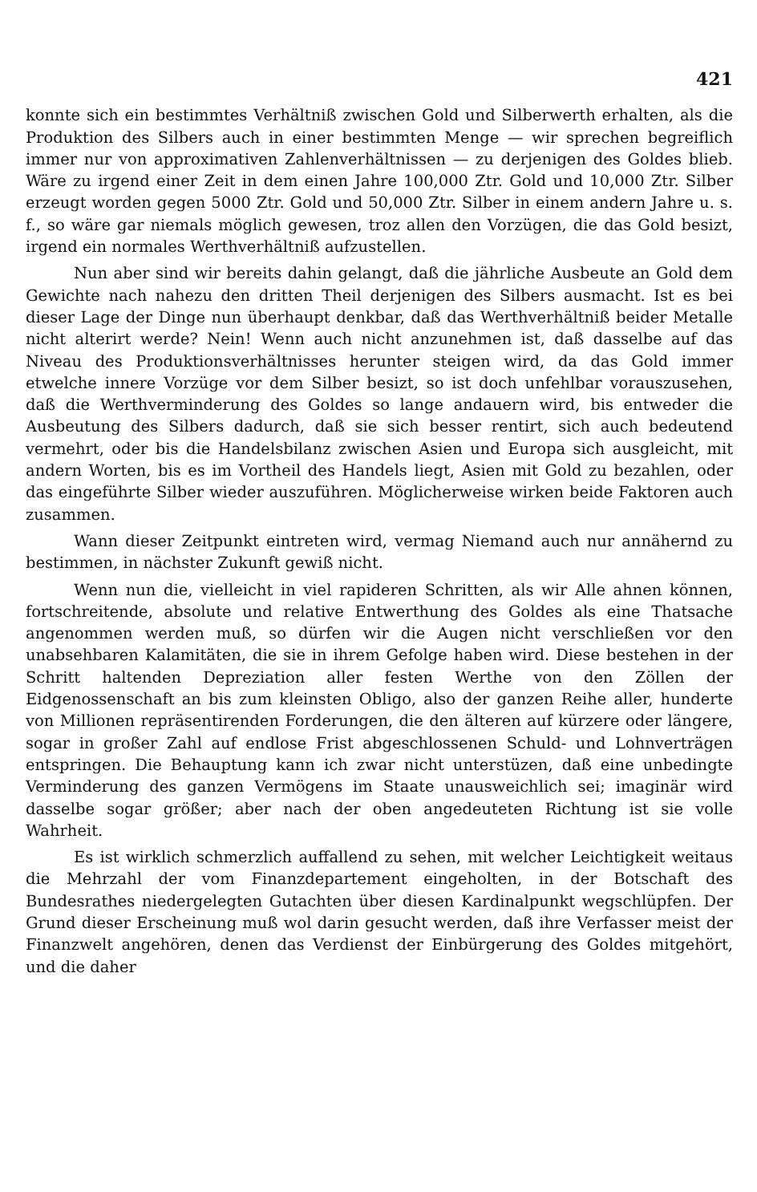421
konnte sich ein bestimmtes Verhältniß zwischen Gold und Silberwerth erhalten, als die Produktion des Silbers auch in einer bestimmten Menge — wir sprechen begreiflich immer nur von approximativen Zahlenverhältnissen — zu derjenigen des Goldes blieb. Wäre zu irgend einer Zeit in dem einen Jahre 100,000 Ztr. Gold und 10,000 Ztr. Silber erzeugt worden gegen 5000 Ztr. Gold und 50,000 Ztr. Silber in einem andern Jahre u. s. f., so wäre gar niemals möglich gewesen, troz allen den Vorzügen, die das Gold besizt, irgend ein normales Werthverhältniß aufzustellen.
Nun aber sind wir bereits dahin gelangt, daß die jährliche Ausbeute an Gold dem Gewichte nach nahezu den dritten Theil derjenigen des Silbers ausmacht. Ist es bei dieser Lage der Dinge nun überhaupt denkbar, daß das Werthverhältniß beider Metalle nicht alterirt werde? Nein! Wenn auch nicht anzunehmen ist, daß dasselbe auf das Niveau des Produktionsverhältnisses herunter steigen wird, da das Gold immer etwelche innere Vorzüge vor dem Silber besizt, so ist doch unfehlbar vorauszusehen, daß die Werthverminderung des Goldes so lange andauern wird, bis entweder die Ausbeutung des Silbers dadurch, daß sie sich besser rentirt, sich auch bedeutend vermehrt, oder bis die Handelsbilanz zwischen Asien und Europa sich ausgleicht, mit andern Worten, bis es im Vortheil des Handels liegt, Asien mit Gold zu bezahlen, oder das eingeführte Silber wieder auszuführen. Möglicherweise wirken beide Faktoren auch zusammen.
Wann dieser Zeitpunkt eintreten wird, vermag Niemand auch nur annähernd zu bestimmen, in nächster Zukunft gewiß nicht.
Wenn nun die, vielleicht in viel rapideren Schritten, als wir Alle ahnen können, fortschreitende, absolute und relative Entwerthung des Goldes als eine Thatsache angenommen werden muß, so dürfen wir die Augen nicht verschließen vor den unabsehbaren Kalamitäten, die sie in ihrem Gefolge haben wird. Diese bestehen in der Schritt haltenden Depreziation aller festen Werthe von den Zöllen der Eidgenossenschaft an bis zum kleinsten Obligo, also der ganzen Reihe aller, hunderte von Millionen repräsentirenden Forderungen, die den älteren auf kürzere oder längere, sogar in großer Zahl auf endlose Frist abgeschlossenen Schuld- und Lohnverträgen entspringen. Die Behauptung kann ich zwar nicht unterstüzen, daß eine unbedingte Verminderung des ganzen Vermögens im Staate unausweichlich sei; imaginär wird dasselbe sogar größer; aber nach der oben angedeuteten Richtung ist sie volle Wahrheit.
Es ist wirklich schmerzlich auffallend zu sehen, mit welcher Leichtigkeit weitaus die Mehrzahl der vom Finanzdepartement eingeholten, in der Botschaft des Bundesrathes niedergelegten Gutachten über diesen Kardinalpunkt wegschlüpfen. Der Grund dieser Erscheinung muß wol darin gesucht werden, daß ihre Verfasser meist der Finanzwelt angehören, denen das Verdienst der Einbürgerung des Goldes mitgehört, und die daher